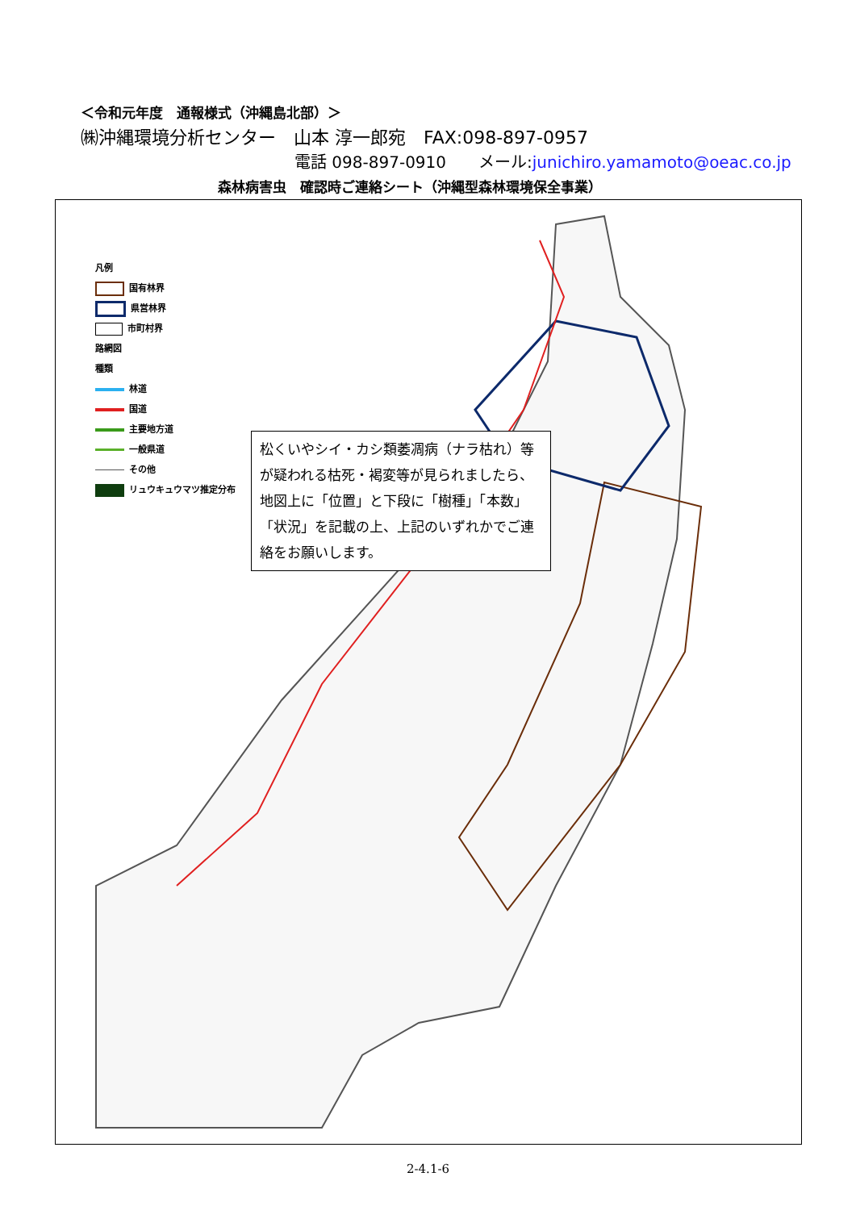＜令和元年度　通報様式（沖縄島北部）＞
㈱沖縄環境分析センター　山本 淳一郎宛　FAX:098-897-0957
電話 098-897-0910　　メール:junichiro.yamamoto@oeac.co.jp
森林病害虫　確認時ご連絡シート（沖縄型森林環境保全事業）
松くいやシイ・カシ類萎凋病（ナラ枯れ）等が疑われる枯死・褐変等が見られましたら、地図上に「位置」と下段に「樹種」「本数」「状況」を記載の上、上記のいずれかでご連絡をお願いします。
凡例
国有林界
県営林界
市町村界
路網図
種類
林道
国道
主要地方道
一般県道
その他
リュウキュウマツ推定分布
2-4.1-6